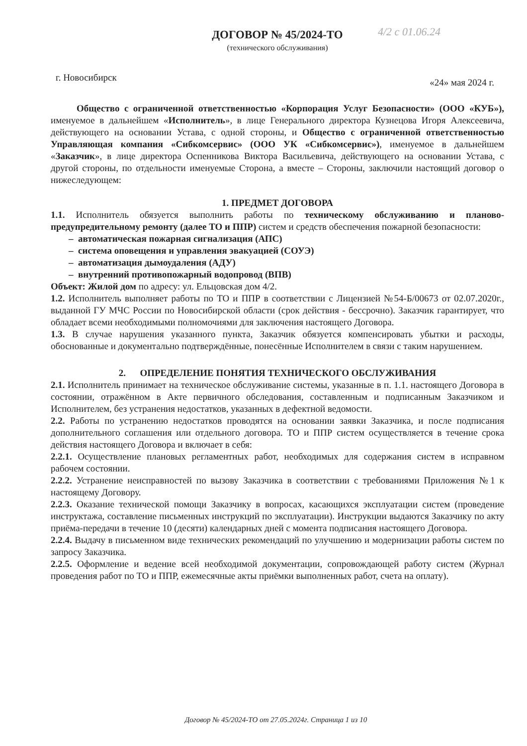4/2 с 01.06.24
ДОГОВОР № 45/2024-ТО
(технического обслуживания)
г. Новосибирск «24» мая 2024 г.
Общество с ограниченной ответственностью «Корпорация Услуг Безопасности» (ООО «КУБ»), именуемое в дальнейшем «Исполнитель», в лице Генерального директора Кузнецова Игоря Алексеевича, действующего на основании Устава, с одной стороны, и Общество с ограниченной ответственностью Управляющая компания «Сибкомсервис» (ООО УК «Сибкомсервис»), именуемое в дальнейшем «Заказчик», в лице директора Оспенникова Виктора Васильевича, действующего на основании Устава, с другой стороны, по отдельности именуемые Сторона, а вместе – Стороны, заключили настоящий договор о нижеследующем:
1. ПРЕДМЕТ ДОГОВОРА
1.1. Исполнитель обязуется выполнить работы по техническому обслуживанию и планово-предупредительному ремонту (далее ТО и ППР) систем и средств обеспечения пожарной безопасности:
– автоматическая пожарная сигнализация (АПС)
– система оповещения и управления эвакуацией (СОУЭ)
– автоматизация дымоудаления (АДУ)
– внутренний противопожарный водопровод (ВПВ)
Объект: Жилой дом по адресу: ул. Ельцовская дом 4/2.
1.2. Исполнитель выполняет работы по ТО и ППР в соответствии с Лицензией №54-Б/00673 от 02.07.2020г., выданной ГУ МЧС России по Новосибирской области (срок действия - бессрочно). Заказчик гарантирует, что обладает всеми необходимыми полномочиями для заключения настоящего Договора.
1.3. В случае нарушения указанного пункта, Заказчик обязуется компенсировать убытки и расходы, обоснованные и документально подтверждённые, понесённые Исполнителем в связи с таким нарушением.
2. ОПРЕДЕЛЕНИЕ ПОНЯТИЯ ТЕХНИЧЕСКОГО ОБСЛУЖИВАНИЯ
2.1. Исполнитель принимает на техническое обслуживание системы, указанные в п. 1.1. настоящего Договора в состоянии, отражённом в Акте первичного обследования, составленным и подписанным Заказчиком и Исполнителем, без устранения недостатков, указанных в дефектной ведомости.
2.2. Работы по устранению недостатков проводятся на основании заявки Заказчика, и после подписания дополнительного соглашения или отдельного договора. ТО и ППР систем осуществляется в течение срока действия настоящего Договора и включает в себя:
2.2.1. Осуществление плановых регламентных работ, необходимых для содержания систем в исправном рабочем состоянии.
2.2.2. Устранение неисправностей по вызову Заказчика в соответствии с требованиями Приложения №1 к настоящему Договору.
2.2.3. Оказание технической помощи Заказчику в вопросах, касающихся эксплуатации систем (проведение инструктажа, составление письменных инструкций по эксплуатации). Инструкции выдаются Заказчику по акту приёма-передачи в течение 10 (десяти) календарных дней с момента подписания настоящего Договора.
2.2.4. Выдачу в письменном виде технических рекомендаций по улучшению и модернизации работы систем по запросу Заказчика.
2.2.5. Оформление и ведение всей необходимой документации, сопровождающей работу систем (Журнал проведения работ по ТО и ППР, ежемесячные акты приёмки выполненных работ, счета на оплату).
Договор № 45/2024-ТО от 27.05.2024г. Страница 1 из 10